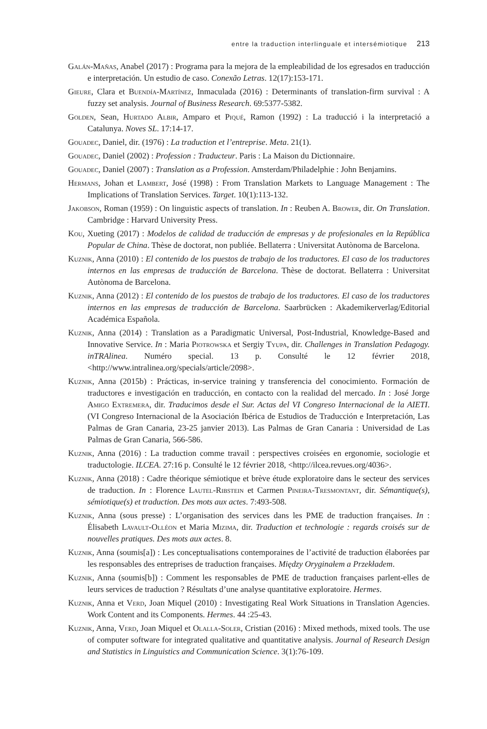entre la traduction interlinguale et intersémiotique 213
Galán-Mañas, Anabel (2017) : Programa para la mejora de la empleabilidad de los egresados en traducción e interpretación. Un estudio de caso. Conexão Letras. 12(17):153-171.
Gieure, Clara et Buendía-Martínez, Inmaculada (2016) : Determinants of translation-firm survival : A fuzzy set analysis. Journal of Business Research. 69:5377-5382.
Golden, Sean, Hurtado Albir, Amparo et Piqué, Ramon (1992) : La traducció i la interpretació a Catalunya. Noves SL. 17:14-17.
Gouadec, Daniel, dir. (1976) : La traduction et l’entreprise. Meta. 21(1).
Gouadec, Daniel (2002) : Profession : Traducteur. Paris : La Maison du Dictionnaire.
Gouadec, Daniel (2007) : Translation as a Profession. Amsterdam/Philadelphie : John Benjamins.
Hermans, Johan et Lambert, José (1998) : From Translation Markets to Language Management : The Implications of Translation Services. Target. 10(1):113-132.
Jakobson, Roman (1959) : On linguistic aspects of translation. In : Reuben A. Brower, dir. On Translation. Cambridge : Harvard University Press.
Kou, Xueting (2017) : Modelos de calidad de traducción de empresas y de profesionales en la República Popular de China. Thèse de doctorat, non publiée. Bellaterra : Universitat Autònoma de Barcelona.
Kuznik, Anna (2010) : El contenido de los puestos de trabajo de los traductores. El caso de los traductores internos en las empresas de traducción de Barcelona. Thèse de doctorat. Bellaterra : Universitat Autònoma de Barcelona.
Kuznik, Anna (2012) : El contenido de los puestos de trabajo de los traductores. El caso de los traductores internos en las empresas de traducción de Barcelona. Saarbrücken : Akademikerverlag/Editorial Académica Española.
Kuznik, Anna (2014) : Translation as a Paradigmatic Universal, Post-Industrial, Knowledge-Based and Innovative Service. In : Maria Piotrowska et Sergiy Tyupa, dir. Challenges in Translation Pedagogy. inTRAlinea. Numéro special. 13 p. Consulté le 12 février 2018, <http://www.intralinea.org/specials/article/2098>.
Kuznik, Anna (2015b) : Prácticas, in-service training y transferencia del conocimiento. Formación de traductores e investigación en traducción, en contacto con la realidad del mercado. In : José Jorge Amigo Extremera, dir. Traducimos desde el Sur. Actas del VI Congreso Internacional de la AIETI. (VI Congreso Internacional de la Asociación Ibérica de Estudios de Traducción e Interpretación, Las Palmas de Gran Canaria, 23-25 janvier 2013). Las Palmas de Gran Canaria : Universidad de Las Palmas de Gran Canaria, 566-586.
Kuznik, Anna (2016) : La traduction comme travail : perspectives croisées en ergonomie, sociologie et traductologie. ILCEA. 27:16 p. Consulté le 12 février 2018, <http://ilcea.revues.org/4036>.
Kuznik, Anna (2018) : Cadre théorique sémiotique et brève étude exploratoire dans le secteur des services de traduction. In : Florence Lautel-Ribstein et Carmen Pineira-Tresmontant, dir. Sémantique(s), sémiotique(s) et traduction. Des mots aux actes. 7:493-508.
Kuznik, Anna (sous presse) : L’organisation des services dans les PME de traduction françaises. In : Élisabeth Lavault-Olléon et Maria Mizima, dir. Traduction et technologie : regards croisés sur de nouvelles pratiques. Des mots aux actes. 8.
Kuznik, Anna (soumis[a]) : Les conceptualisations contemporaines de l’activité de traduction élaborées par les responsables des entreprises de traduction françaises. Między Oryginałem a Przekładem.
Kuznik, Anna (soumis[b]) : Comment les responsables de PME de traduction françaises parlent-elles de leurs services de traduction ? Résultats d’une analyse quantitative exploratoire. Hermes.
Kuznik, Anna et Verd, Joan Miquel (2010) : Investigating Real Work Situations in Translation Agencies. Work Content and its Components. Hermes. 44 :25-43.
Kuznik, Anna, Verd, Joan Miquel et Olalla-Soler, Cristian (2016) : Mixed methods, mixed tools. The use of computer software for integrated qualitative and quantitative analysis. Journal of Research Design and Statistics in Linguistics and Communication Science. 3(1):76-109.